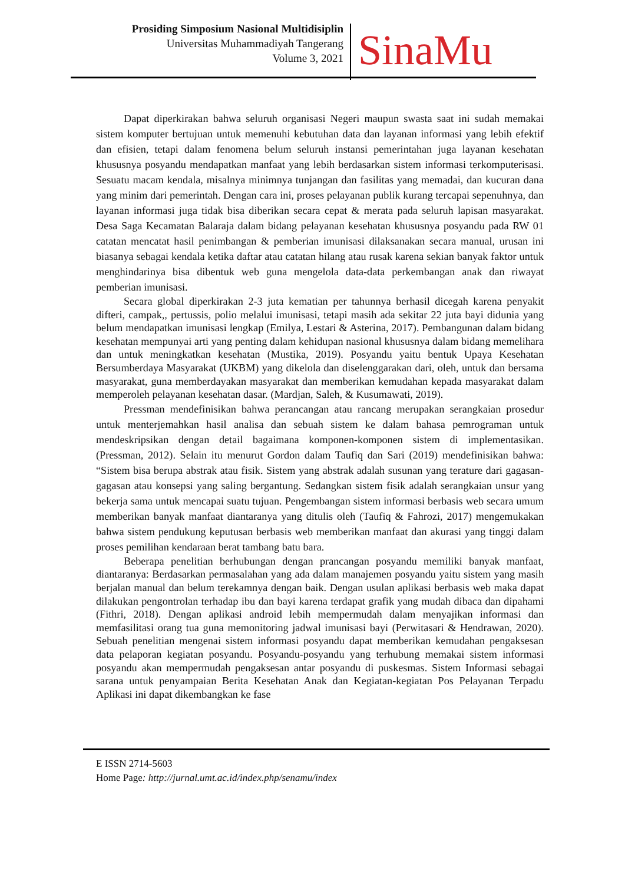Prosiding Simposium Nasional Multidisiplin
Universitas Muhammadiyah Tangerang
Volume 3, 2021
SinaMu
Dapat diperkirakan bahwa seluruh organisasi Negeri maupun swasta saat ini sudah memakai sistem komputer bertujuan untuk memenuhi kebutuhan data dan layanan informasi yang lebih efektif dan efisien, tetapi dalam fenomena belum seluruh instansi pemerintahan juga layanan kesehatan khususnya posyandu mendapatkan manfaat yang lebih berdasarkan sistem informasi terkomputerisasi. Sesuatu macam kendala, misalnya minimnya tunjangan dan fasilitas yang memadai, dan kucuran dana yang minim dari pemerintah. Dengan cara ini, proses pelayanan publik kurang tercapai sepenuhnya, dan layanan informasi juga tidak bisa diberikan secara cepat & merata pada seluruh lapisan masyarakat. Desa Saga Kecamatan Balaraja dalam bidang pelayanan kesehatan khususnya posyandu pada RW 01 catatan mencatat hasil penimbangan & pemberian imunisasi dilaksanakan secara manual, urusan ini biasanya sebagai kendala ketika daftar atau catatan hilang atau rusak karena sekian banyak faktor untuk menghindarinya bisa dibentuk web guna mengelola data-data perkembangan anak dan riwayat pemberian imunisasi.
Secara global diperkirakan 2-3 juta kematian per tahunnya berhasil dicegah karena penyakit difteri, campak,, pertussis, polio melalui imunisasi, tetapi masih ada sekitar 22 juta bayi didunia yang belum mendapatkan imunisasi lengkap (Emilya, Lestari & Asterina, 2017). Pembangunan dalam bidang kesehatan mempunyai arti yang penting dalam kehidupan nasional khususnya dalam bidang memelihara dan untuk meningkatkan kesehatan (Mustika, 2019). Posyandu yaitu bentuk Upaya Kesehatan Bersumberdaya Masyarakat (UKBM) yang dikelola dan diselenggarakan dari, oleh, untuk dan bersama masyarakat, guna memberdayakan masyarakat dan memberikan kemudahan kepada masyarakat dalam memperoleh pelayanan kesehatan dasar. (Mardjan, Saleh, & Kusumawati, 2019).
Pressman mendefinisikan bahwa perancangan atau rancang merupakan serangkaian prosedur untuk menterjemahkan hasil analisa dan sebuah sistem ke dalam bahasa pemrograman untuk mendeskripsikan dengan detail bagaimana komponen-komponen sistem di implementasikan. (Pressman, 2012). Selain itu menurut Gordon dalam Taufiq dan Sari (2019) mendefinisikan bahwa: “Sistem bisa berupa abstrak atau fisik. Sistem yang abstrak adalah susunan yang terature dari gagasan-gagasan atau konsepsi yang saling bergantung. Sedangkan sistem fisik adalah serangkaian unsur yang bekerja sama untuk mencapai suatu tujuan. Pengembangan sistem informasi berbasis web secara umum memberikan banyak manfaat diantaranya yang ditulis oleh (Taufiq & Fahrozi, 2017) mengemukakan bahwa sistem pendukung keputusan berbasis web memberikan manfaat dan akurasi yang tinggi dalam proses pemilihan kendaraan berat tambang batu bara.
Beberapa penelitian berhubungan dengan prancangan posyandu memiliki banyak manfaat, diantaranya: Berdasarkan permasalahan yang ada dalam manajemen posyandu yaitu sistem yang masih berjalan manual dan belum terekamnya dengan baik. Dengan usulan aplikasi berbasis web maka dapat dilakukan pengontrolan terhadap ibu dan bayi karena terdapat grafik yang mudah dibaca dan dipahami (Fithri, 2018). Dengan aplikasi android lebih mempermudah dalam menyajikan informasi dan memfasilitasi orang tua guna memonitoring jadwal imunisasi bayi (Perwitasari & Hendrawan, 2020). Sebuah penelitian mengenai sistem informasi posyandu dapat memberikan kemudahan pengaksesan data pelaporan kegiatan posyandu. Posyandu-posyandu yang terhubung memakai sistem informasi posyandu akan mempermudah pengaksesan antar posyandu di puskesmas. Sistem Informasi sebagai sarana untuk penyampaian Berita Kesehatan Anak dan Kegiatan-kegiatan Pos Pelayanan Terpadu Aplikasi ini dapat dikembangkan ke fase
E ISSN 2714-5603
Home Page: http://jurnal.umt.ac.id/index.php/senamu/index